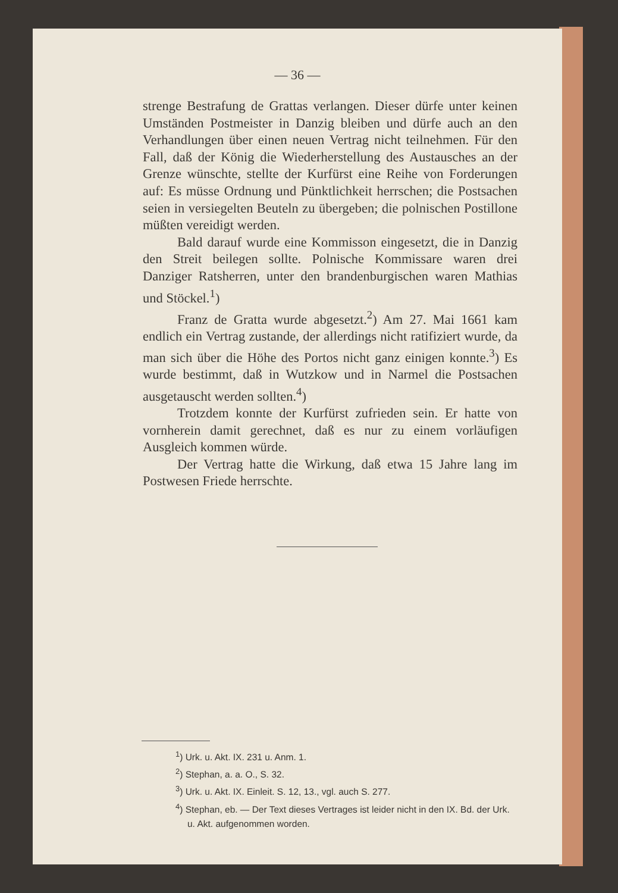— 36 —
strenge Bestrafung de Grattas verlangen. Dieser dürfe unter keinen Umständen Postmeister in Danzig bleiben und dürfe auch an den Verhandlungen über einen neuen Vertrag nicht teilnehmen. Für den Fall, daß der König die Wiederherstellung des Austausches an der Grenze wünschte, stellte der Kurfürst eine Reihe von Forderungen auf: Es müsse Ordnung und Pünktlichkeit herrschen; die Postsachen seien in versiegelten Beuteln zu übergeben; die polnischen Postillone müßten vereidigt werden.
Bald darauf wurde eine Kommisson eingesetzt, die in Danzig den Streit beilegen sollte. Polnische Kommissare waren drei Danziger Ratsherren, unter den brandenburgischen waren Mathias und Stöckel.<sup>1</sup>)
Franz de Gratta wurde abgesetzt.<sup>2</sup>) Am 27. Mai 1661 kam endlich ein Vertrag zustande, der allerdings nicht ratifiziert wurde, da man sich über die Höhe des Portos nicht ganz einigen konnte.<sup>3</sup>) Es wurde bestimmt, daß in Wutzkow und in Narmel die Postsachen ausgetauscht werden sollten.<sup>4</sup>)
Trotzdem konnte der Kurfürst zufrieden sein. Er hatte von vornherein damit gerechnet, daß es nur zu einem vorläufigen Ausgleich kommen würde.
Der Vertrag hatte die Wirkung, daß etwa 15 Jahre lang im Postwesen Friede herrschte.
<sup>1</sup>) Urk. u. Akt. IX. 231 u. Anm. 1.
<sup>2</sup>) Stephan, a. a. O., S. 32.
<sup>3</sup>) Urk. u. Akt. IX. Einleit. S. 12, 13., vgl. auch S. 277.
<sup>4</sup>) Stephan, eb. — Der Text dieses Vertrages ist leider nicht in den IX. Bd. der Urk. u. Akt. aufgenommen worden.